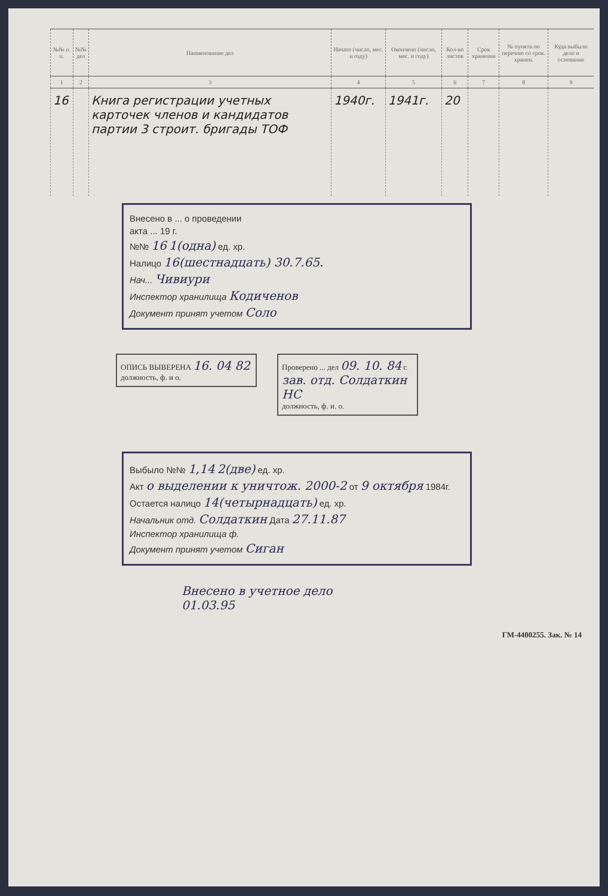| №№ п. п. | №№ дел | Наименование дел | Начато (число, мес. и году) | Окончено (число, мес. и году) | Кол-во листов | Срок хранения | № пункта по перечню со срок. хранен. | Куда выбыло дело и основание |
| --- | --- | --- | --- | --- | --- | --- | --- | --- |
| 1 | 2 | 3 | 4 | 5 | 6 | 7 | 8 | 9 |
| 16 | | Книга регистрации учетных карточек членов и кандидатов партии 3 строит. бригады ТОФ | 1940г. | 1941г. | 20 | | | |
Внесено в ... о проведении
акта ... 19 г.
№№ 16 1(одна) ед. хр.
Налицо 16(шестнадцать) 30.7.65.
Нач... Чивиури
Инспектор хранилища Кодиченов
Документ принят учетом Соло
ОПИСЬ ВЫВЕРЕНА 16. 04 82
должность, ф. и о.
Проверено ... дел 09. 10. 84 г.
зав. отд. Солдаткин НС
должность, ф. и. о.
Выбыло №№ 1,14 2(две) ед. хр.
Акт о выделении к уничтож. 2000-2 от 9 октября 1984г.
Остается налицо 14(четырнадцать) ед. хр.
Начальник отд. Солдаткин Дата 27.11.87
Инспектор хранилища ф.
Документ принят учетом Сиган
Внесено в учетное дело
01.03.95
ГМ-4400255. Зак. № 14